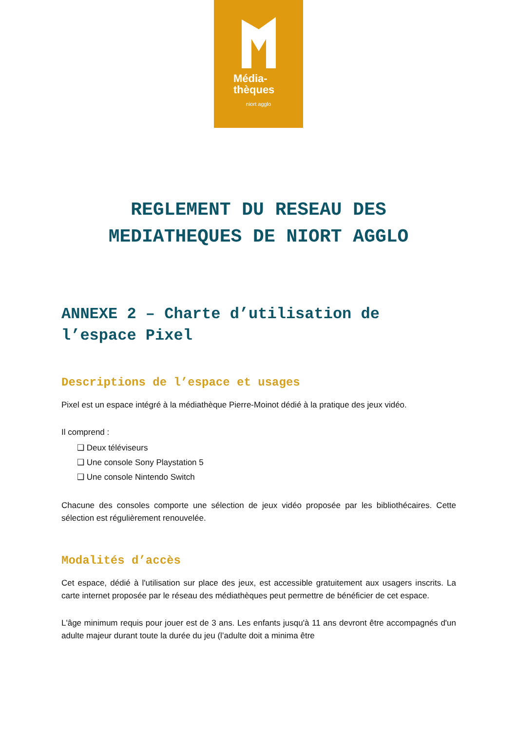Média-
thèques
niort agglo
REGLEMENT DU RESEAU DES
MEDIATHEQUES DE NIORT AGGLO
ANNEXE 2 – Charte d’utilisation de l’espace Pixel
Descriptions de l’espace et usages
Pixel est un espace intégré à la médiathèque Pierre-Moinot dédié à la pratique des jeux vidéo.
Il comprend :
❑ Deux téléviseurs
❑ Une console Sony Playstation 5
❑ Une console Nintendo Switch
Chacune des consoles comporte une sélection de jeux vidéo proposée par les bibliothécaires. Cette sélection est régulièrement renouvelée.
Modalités d’accès
Cet espace, dédié à l'utilisation sur place des jeux, est accessible gratuitement aux usagers inscrits. La carte internet proposée par le réseau des médiathèques peut permettre de bénéficier de cet espace.
L'âge minimum requis pour jouer est de 3 ans. Les enfants jusqu'à 11 ans devront être accompagnés d'un adulte majeur durant toute la durée du jeu (l’adulte doit a minima être